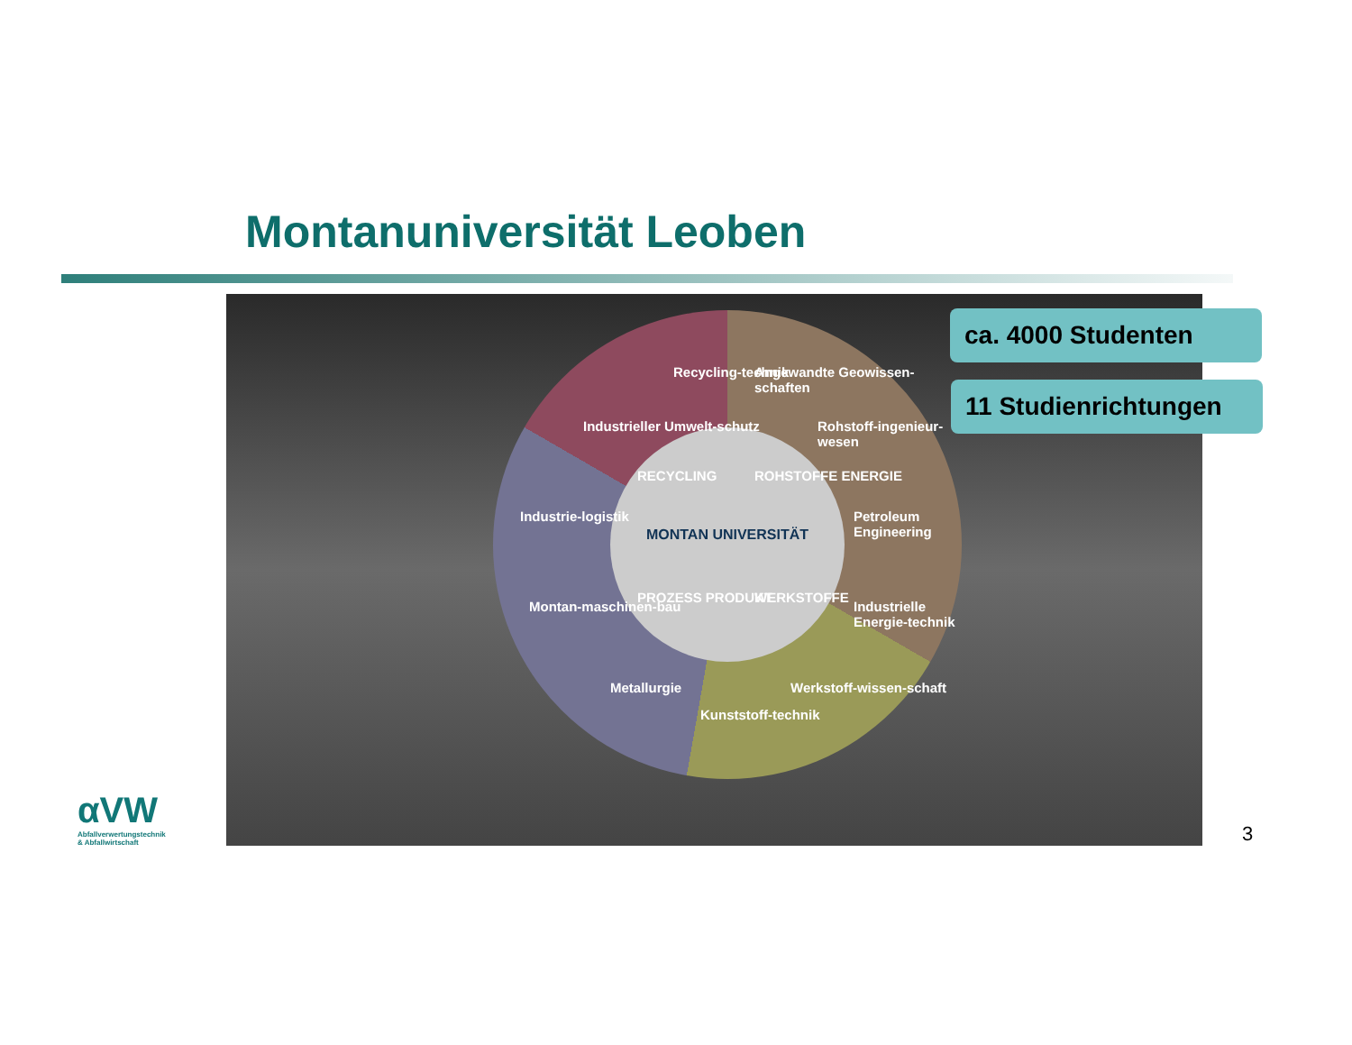Montanuniversität Leoben
MONTAN UNIVERSITÄT
Recycling-technik Angewandte Geowissen-schaften
Industrieller Umwelt-schutz Rohstoff-ingenieur-wesen
Industrie-logistik Petroleum Engineering
Montan-maschinen-bau Industrielle Energie-technik
Metallurgie
Kunststoff-technik
Werkstoff-wissen-schaft
RECYCLING ROHSTOFFE ENERGIE
PROZESS PRODUKT WERKSTOFFE
ca. 4000 Studenten
11 Studienrichtungen
αVW
Abfallverwertungstechnik
& Abfallwirtschaft
3